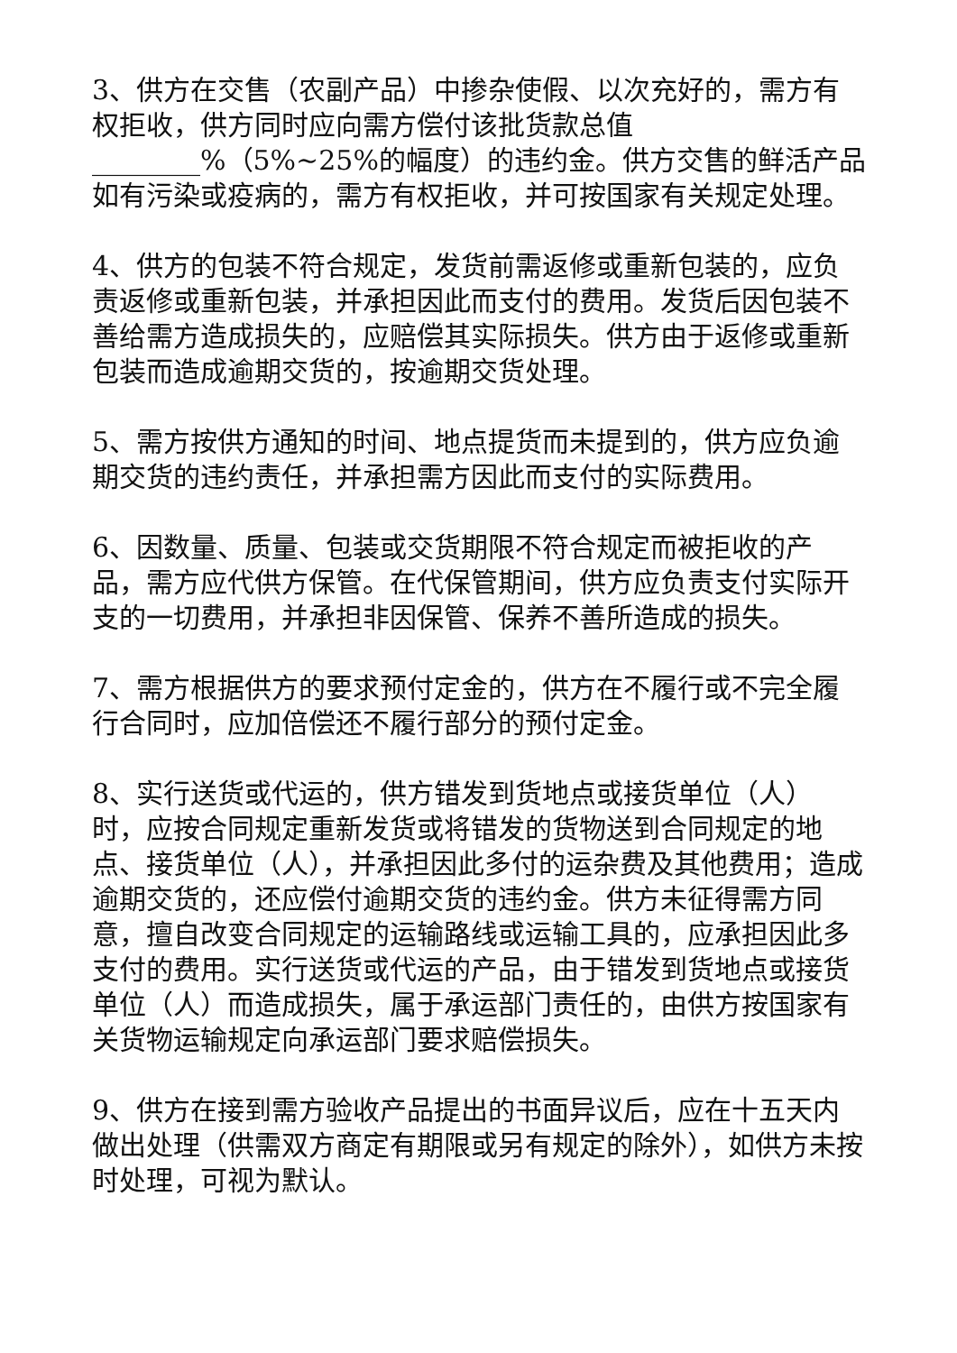3、供方在交售（农副产品）中掺杂使假、以次充好的，需方有权拒收，供方同时应向需方偿付该批货款总值________%（5%~25%的幅度）的违约金。供方交售的鲜活产品如有污染或疫病的，需方有权拒收，并可按国家有关规定处理。
4、供方的包装不符合规定，发货前需返修或重新包装的，应负责返修或重新包装，并承担因此而支付的费用。发货后因包装不善给需方造成损失的，应赔偿其实际损失。供方由于返修或重新包装而造成逾期交货的，按逾期交货处理。
5、需方按供方通知的时间、地点提货而未提到的，供方应负逾期交货的违约责任，并承担需方因此而支付的实际费用。
6、因数量、质量、包装或交货期限不符合规定而被拒收的产品，需方应代供方保管。在代保管期间，供方应负责支付实际开支的一切费用，并承担非因保管、保养不善所造成的损失。
7、需方根据供方的要求预付定金的，供方在不履行或不完全履行合同时，应加倍偿还不履行部分的预付定金。
8、实行送货或代运的，供方错发到货地点或接货单位（人）时，应按合同规定重新发货或将错发的货物送到合同规定的地点、接货单位（人），并承担因此多付的运杂费及其他费用；造成逾期交货的，还应偿付逾期交货的违约金。供方未征得需方同意，擅自改变合同规定的运输路线或运输工具的，应承担因此多支付的费用。实行送货或代运的产品，由于错发到货地点或接货单位（人）而造成损失，属于承运部门责任的，由供方按国家有关货物运输规定向承运部门要求赔偿损失。
9、供方在接到需方验收产品提出的书面异议后，应在十五天内做出处理（供需双方商定有期限或另有规定的除外），如供方未按时处理，可视为默认。